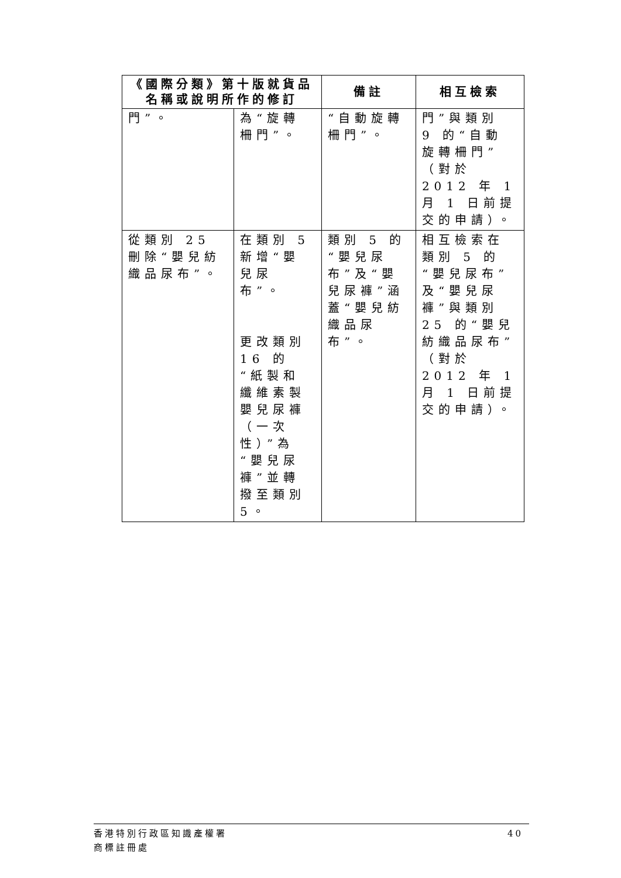| 《國際分類》第十版就貨品 名稱或說明所作的修訂 | | 備註 | 相互檢索 |
| --- | --- | --- | --- |
| 門”。 | 為“旋轉柵門”。 | “自動旋轉柵門”。 | 門”與類別 9 的“自動旋轉柵門”（對於 2012 年 1 月 1 日前提交的申請）。 |
| 從類別 25 刪除“嬰兒紡織品尿布”。 | 在類別 5 新增“嬰兒尿布”。 更改類別 16 的“紙製和纖維素製嬰兒尿褲（一次性）”為“嬰兒尿褲”並轉撥至類別 5。 | 類別 5 的“嬰兒尿布”及“嬰兒尿褲”涵蓋“嬰兒紡織品尿布”。 | 相互檢索在類別 5 的“嬰兒尿布”及“嬰兒尿褲”與類別 25 的“嬰兒紡織品尿布”（對於 2012 年 1 月 1 日前提交的申請）。 |
香港特別行政區知識產權署
商標註冊處
40